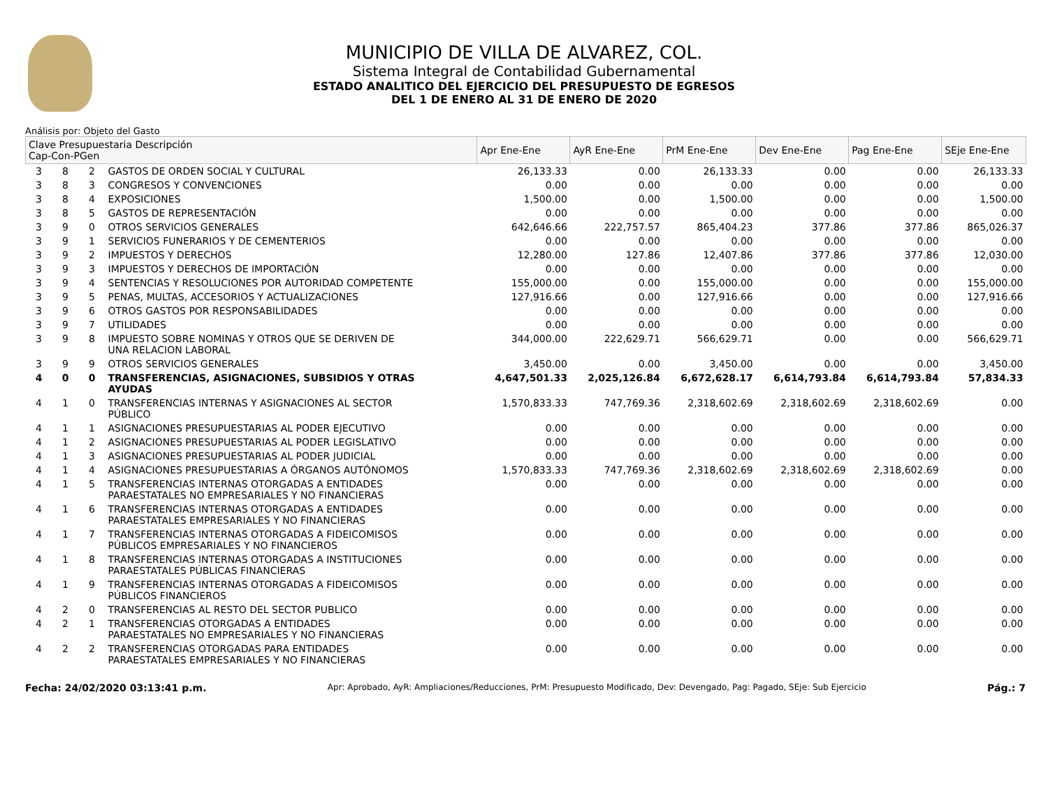MUNICIPIO DE VILLA DE ALVAREZ, COL.
Sistema Integral de Contabilidad Gubernamental
ESTADO ANALITICO DEL EJERCICIO DEL PRESUPUESTO DE EGRESOS
DEL 1 DE ENERO AL 31 DE ENERO DE 2020
Análisis por: Objeto del Gasto
| Clave Presupuestaria Descripción Cap-Con-PGen | | | | Apr Ene-Ene | AyR Ene-Ene | PrM Ene-Ene | Dev Ene-Ene | Pag Ene-Ene | SEje Ene-Ene |
| --- | --- | --- | --- | --- | --- | --- | --- | --- | --- |
| 3 | 8 | 2 | GASTOS DE ORDEN SOCIAL Y CULTURAL | 26,133.33 | 0.00 | 26,133.33 | 0.00 | 0.00 | 26,133.33 |
| 3 | 8 | 3 | CONGRESOS Y CONVENCIONES | 0.00 | 0.00 | 0.00 | 0.00 | 0.00 | 0.00 |
| 3 | 8 | 4 | EXPOSICIONES | 1,500.00 | 0.00 | 1,500.00 | 0.00 | 0.00 | 1,500.00 |
| 3 | 8 | 5 | GASTOS DE REPRESENTACIÓN | 0.00 | 0.00 | 0.00 | 0.00 | 0.00 | 0.00 |
| 3 | 9 | 0 | OTROS SERVICIOS GENERALES | 642,646.66 | 222,757.57 | 865,404.23 | 377.86 | 377.86 | 865,026.37 |
| 3 | 9 | 1 | SERVICIOS FUNERARIOS Y DE CEMENTERIOS | 0.00 | 0.00 | 0.00 | 0.00 | 0.00 | 0.00 |
| 3 | 9 | 2 | IMPUESTOS Y DERECHOS | 12,280.00 | 127.86 | 12,407.86 | 377.86 | 377.86 | 12,030.00 |
| 3 | 9 | 3 | IMPUESTOS Y DERECHOS DE IMPORTACIÓN | 0.00 | 0.00 | 0.00 | 0.00 | 0.00 | 0.00 |
| 3 | 9 | 4 | SENTENCIAS Y RESOLUCIONES POR AUTORIDAD COMPETENTE | 155,000.00 | 0.00 | 155,000.00 | 0.00 | 0.00 | 155,000.00 |
| 3 | 9 | 5 | PENAS, MULTAS, ACCESORIOS Y ACTUALIZACIONES | 127,916.66 | 0.00 | 127,916.66 | 0.00 | 0.00 | 127,916.66 |
| 3 | 9 | 6 | OTROS GASTOS POR RESPONSABILIDADES | 0.00 | 0.00 | 0.00 | 0.00 | 0.00 | 0.00 |
| 3 | 9 | 7 | UTILIDADES | 0.00 | 0.00 | 0.00 | 0.00 | 0.00 | 0.00 |
| 3 | 9 | 8 | IMPUESTO SOBRE NOMINAS Y OTROS QUE SE DERIVEN DE UNA RELACION LABORAL | 344,000.00 | 222,629.71 | 566,629.71 | 0.00 | 0.00 | 566,629.71 |
| 3 | 9 | 9 | OTROS SERVICIOS GENERALES | 3,450.00 | 0.00 | 3,450.00 | 0.00 | 0.00 | 3,450.00 |
| 4 | 0 | 0 | TRANSFERENCIAS, ASIGNACIONES, SUBSIDIOS Y OTRAS AYUDAS | 4,647,501.33 | 2,025,126.84 | 6,672,628.17 | 6,614,793.84 | 6,614,793.84 | 57,834.33 |
| 4 | 1 | 0 | TRANSFERENCIAS INTERNAS Y ASIGNACIONES AL SECTOR PÚBLICO | 1,570,833.33 | 747,769.36 | 2,318,602.69 | 2,318,602.69 | 2,318,602.69 | 0.00 |
| 4 | 1 | 1 | ASIGNACIONES PRESUPUESTARIAS AL PODER EJECUTIVO | 0.00 | 0.00 | 0.00 | 0.00 | 0.00 | 0.00 |
| 4 | 1 | 2 | ASIGNACIONES PRESUPUESTARIAS AL PODER LEGISLATIVO | 0.00 | 0.00 | 0.00 | 0.00 | 0.00 | 0.00 |
| 4 | 1 | 3 | ASIGNACIONES PRESUPUESTARIAS AL PODER JUDICIAL | 0.00 | 0.00 | 0.00 | 0.00 | 0.00 | 0.00 |
| 4 | 1 | 4 | ASIGNACIONES PRESUPUESTARIAS A ÓRGANOS AUTÓNOMOS | 1,570,833.33 | 747,769.36 | 2,318,602.69 | 2,318,602.69 | 2,318,602.69 | 0.00 |
| 4 | 1 | 5 | TRANSFERENCIAS INTERNAS OTORGADAS A ENTIDADES PARAESTATALES NO EMPRESARIALES Y NO FINANCIERAS | 0.00 | 0.00 | 0.00 | 0.00 | 0.00 | 0.00 |
| 4 | 1 | 6 | TRANSFERENCIAS INTERNAS OTORGADAS A ENTIDADES PARAESTATALES EMPRESARIALES Y NO FINANCIERAS | 0.00 | 0.00 | 0.00 | 0.00 | 0.00 | 0.00 |
| 4 | 1 | 7 | TRANSFERENCIAS INTERNAS OTORGADAS A FIDEICOMISOS PÚBLICOS EMPRESARIALES Y NO FINANCIEROS | 0.00 | 0.00 | 0.00 | 0.00 | 0.00 | 0.00 |
| 4 | 1 | 8 | TRANSFERENCIAS INTERNAS OTORGADAS A INSTITUCIONES PARAESTATALES PÚBLICAS FINANCIERAS | 0.00 | 0.00 | 0.00 | 0.00 | 0.00 | 0.00 |
| 4 | 1 | 9 | TRANSFERENCIAS INTERNAS OTORGADAS A FIDEICOMISOS PÚBLICOS FINANCIEROS | 0.00 | 0.00 | 0.00 | 0.00 | 0.00 | 0.00 |
| 4 | 2 | 0 | TRANSFERENCIAS AL RESTO DEL SECTOR PUBLICO | 0.00 | 0.00 | 0.00 | 0.00 | 0.00 | 0.00 |
| 4 | 2 | 1 | TRANSFERENCIAS OTORGADAS A ENTIDADES PARAESTATALES NO EMPRESARIALES Y NO FINANCIERAS | 0.00 | 0.00 | 0.00 | 0.00 | 0.00 | 0.00 |
| 4 | 2 | 2 | TRANSFERENCIAS OTORGADAS PARA ENTIDADES PARAESTATALES EMPRESARIALES Y NO FINANCIERAS | 0.00 | 0.00 | 0.00 | 0.00 | 0.00 | 0.00 |
Fecha: 24/02/2020 03:13:41 p.m. Apr: Aprobado, AyR: Ampliaciones/Reducciones, PrM: Presupuesto Modificado, Dev: Devengado, Pag: Pagado, SEje: Sub Ejercicio Pág.: 7